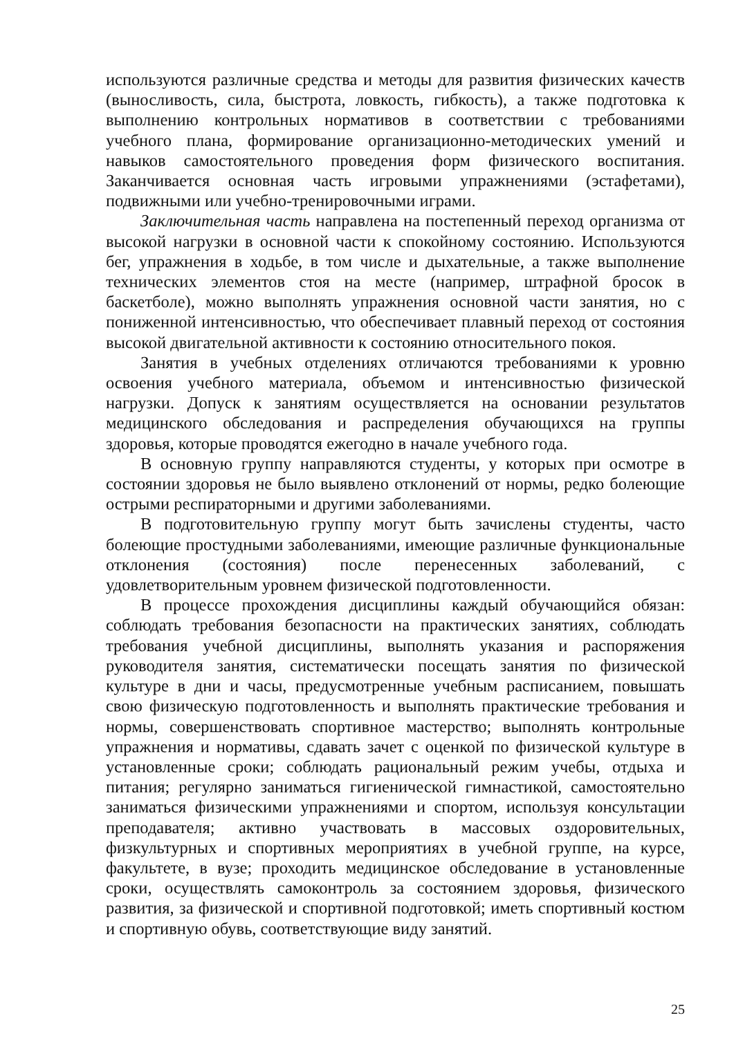используются различные средства и методы для развития физических качеств (выносливость, сила, быстрота, ловкость, гибкость), а также подготовка к выполнению контрольных нормативов в соответствии с требованиями учебного плана, формирование организационно-методических умений и навыков самостоятельного проведения форм физического воспитания. Заканчивается основная часть игровыми упражнениями (эстафетами), подвижными или учебно-тренировочными играми.
Заключительная часть направлена на постепенный переход организма от высокой нагрузки в основной части к спокойному состоянию. Используются бег, упражнения в ходьбе, в том числе и дыхательные, а также выполнение технических элементов стоя на месте (например, штрафной бросок в баскетболе), можно выполнять упражнения основной части занятия, но с пониженной интенсивностью, что обеспечивает плавный переход от состояния высокой двигательной активности к состоянию относительного покоя.
Занятия в учебных отделениях отличаются требованиями к уровню освоения учебного материала, объемом и интенсивностью физической нагрузки. Допуск к занятиям осуществляется на основании результатов медицинского обследования и распределения обучающихся на группы здоровья, которые проводятся ежегодно в начале учебного года.
В основную группу направляются студенты, у которых при осмотре в состоянии здоровья не было выявлено отклонений от нормы, редко болеющие острыми респираторными и другими заболеваниями.
В подготовительную группу могут быть зачислены студенты, часто болеющие простудными заболеваниями, имеющие различные функциональные отклонения (состояния) после перенесенных заболеваний, с удовлетворительным уровнем физической подготовленности.
В процессе прохождения дисциплины каждый обучающийся обязан: соблюдать требования безопасности на практических занятиях, соблюдать требования учебной дисциплины, выполнять указания и распоряжения руководителя занятия, систематически посещать занятия по физической культуре в дни и часы, предусмотренные учебным расписанием, повышать свою физическую подготовленность и выполнять практические требования и нормы, совершенствовать спортивное мастерство; выполнять контрольные упражнения и нормативы, сдавать зачет с оценкой по физической культуре в установленные сроки; соблюдать рациональный режим учебы, отдыха и питания; регулярно заниматься гигиенической гимнастикой, самостоятельно заниматься физическими упражнениями и спортом, используя консультации преподавателя; активно участвовать в массовых оздоровительных, физкультурных и спортивных мероприятиях в учебной группе, на курсе, факультете, в вузе; проходить медицинское обследование в установленные сроки, осуществлять самоконтроль за состоянием здоровья, физического развития, за физической и спортивной подготовкой; иметь спортивный костюм и спортивную обувь, соответствующие виду занятий.
25